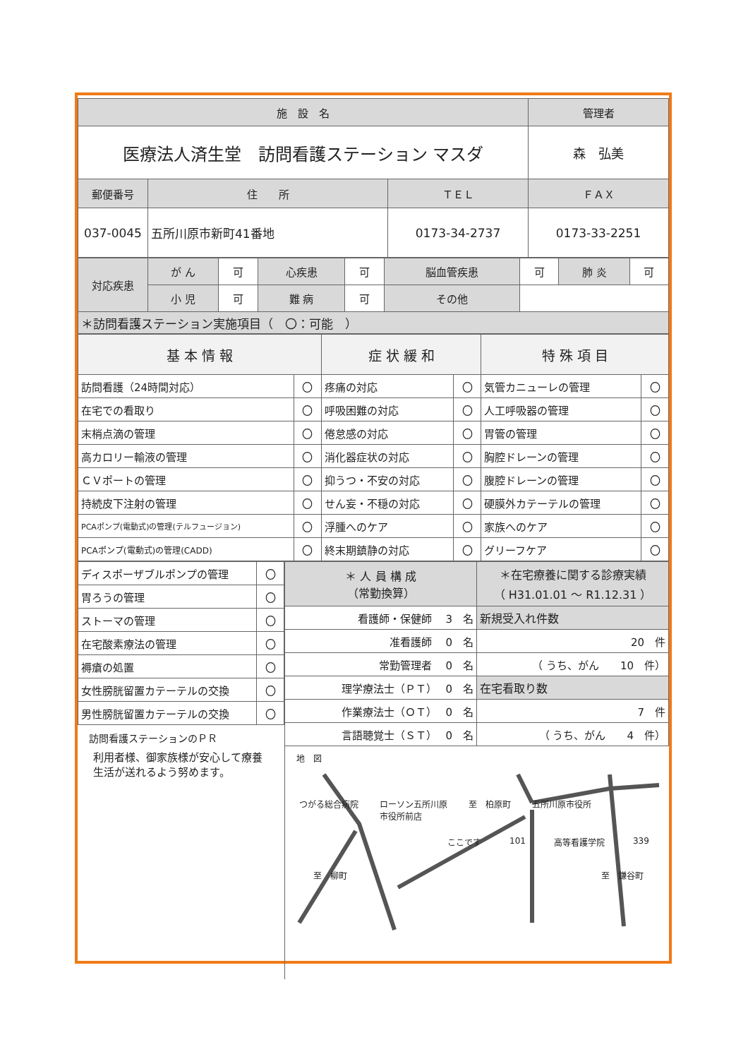| 施 設 名 | | | 管理者 |
| --- | --- | --- | --- |
| 医療法人済生堂 訪問看護ステーション マスダ | | | 森 弘美 |
| 郵便番号 | 住 所 | ＴＥＬ | ＦＡＸ |
| 037-0045 | 五所川原市新町41番地 | 0173-34-2737 | 0173-33-2251 |
| 対応疾患 | が ん | 可 | 心疾患 | 可 | 脳血管疾患 | 可 | 肺 炎 | 可 |
| | 小 児 | 可 | 難 病 | 可 | その他 | | | |
| ＊訪問看護ステーション実施項目（ 〇：可能 ） | | | | | | | | |
| 基 本 情 報 | | 症 状 緩 和 | | 特 殊 項 目 | |
| 訪問看護（24時間対応） | 〇 | 疼痛の対応 | 〇 | 気管カニューレの管理 | 〇 |
| 在宅での看取り | 〇 | 呼吸困難の対応 | 〇 | 人工呼吸器の管理 | 〇 |
| 末梢点滴の管理 | 〇 | 倦怠感の対応 | 〇 | 胃管の管理 | 〇 |
| 高カロリー輸液の管理 | 〇 | 消化器症状の対応 | 〇 | 胸腔ドレーンの管理 | 〇 |
| ＣＶポートの管理 | 〇 | 抑うつ・不安の対応 | 〇 | 腹腔ドレーンの管理 | 〇 |
| 持続皮下注射の管理 | 〇 | せん妄・不穏の対応 | 〇 | 硬膜外カテーテルの管理 | 〇 |
| PCAポンプ(電動式)の管理(テルフュージョン) | 〇 | 浮腫へのケア | 〇 | 家族へのケア | 〇 |
| PCAポンプ(電動式)の管理(CADD) | 〇 | 終末期鎮静の対応 | 〇 | グリーフケア | 〇 |
| ディスポーザブルポンプの管理 | 〇 |
| 胃ろうの管理 | 〇 |
| ストーマの管理 | 〇 |
| 在宅酸素療法の管理 | 〇 |
| 褥瘡の処置 | 〇 |
| 女性膀胱留置カテーテルの交換 | 〇 |
| 男性膀胱留置カテーテルの交換 | 〇 |
訪問看護ステーションのＰＲ
利用者様、御家族様が安心して療養生活が送れるよう努めます。
| ＊ 人 員 構 成 （常勤換算） | ＊在宅療養に関する診療実績 （ H31.01.01 ～ R1.12.31 ） |
| 看護師・保健師 3 名 | 新規受入れ件数 |
| 准看護師 0 名 | 20 件 |
| 常勤管理者 0 名 | （ うち、がん 10 件） |
| 理学療法士（ＰＴ） 0 名 | 在宅看取り数 |
| 作業療法士（ＯＴ） 0 名 | 7 件 |
| 言語聴覚士（ＳＴ） 0 名 | （ うち、がん 4 件） |
地　図
つがる総合病院 ローソン五所川原
市役所前店 至　柏原町 五所川原市役所
ここです 101 高等看護学院 339
至　柳町 至　鎌谷町